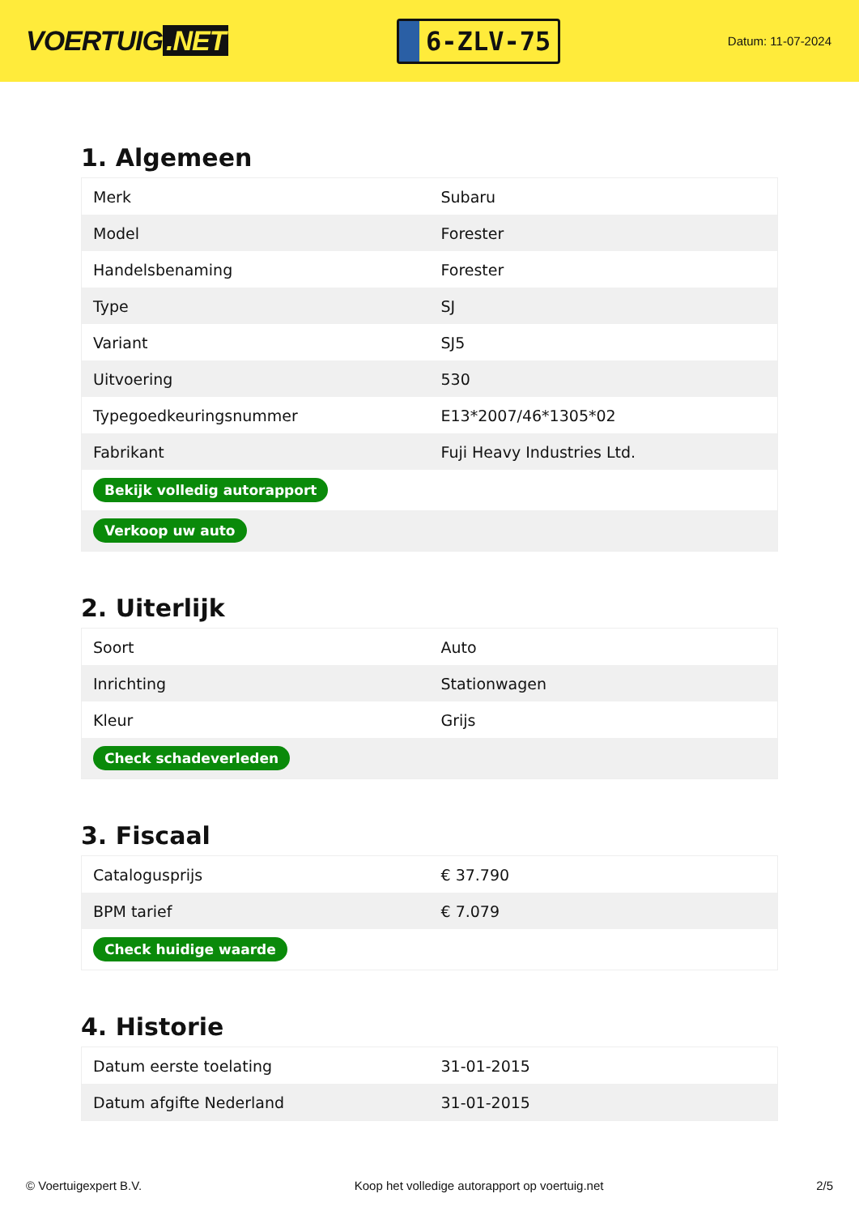VOERTUIG.NET
6-ZLV-75
Datum: 11-07-2024
1. Algemeen
| Merk | Subaru |
| Model | Forester |
| Handelsbenaming | Forester |
| Type | SJ |
| Variant | SJ5 |
| Uitvoering | 530 |
| Typegoedkeuringsnummer | E13*2007/46*1305*02 |
| Fabrikant | Fuji Heavy Industries Ltd. |
| Bekijk volledig autorapport | |
| Verkoop uw auto | |
2. Uiterlijk
| Soort | Auto |
| Inrichting | Stationwagen |
| Kleur | Grijs |
| Check schadeverleden | |
3. Fiscaal
| Catalogusprijs | € 37.790 |
| BPM tarief | € 7.079 |
| Check huidige waarde | |
4. Historie
| Datum eerste toelating | 31-01-2015 |
| Datum afgifte Nederland | 31-01-2015 |
© Voertuigexpert B.V. Koop het volledige autorapport op voertuig.net 2/5